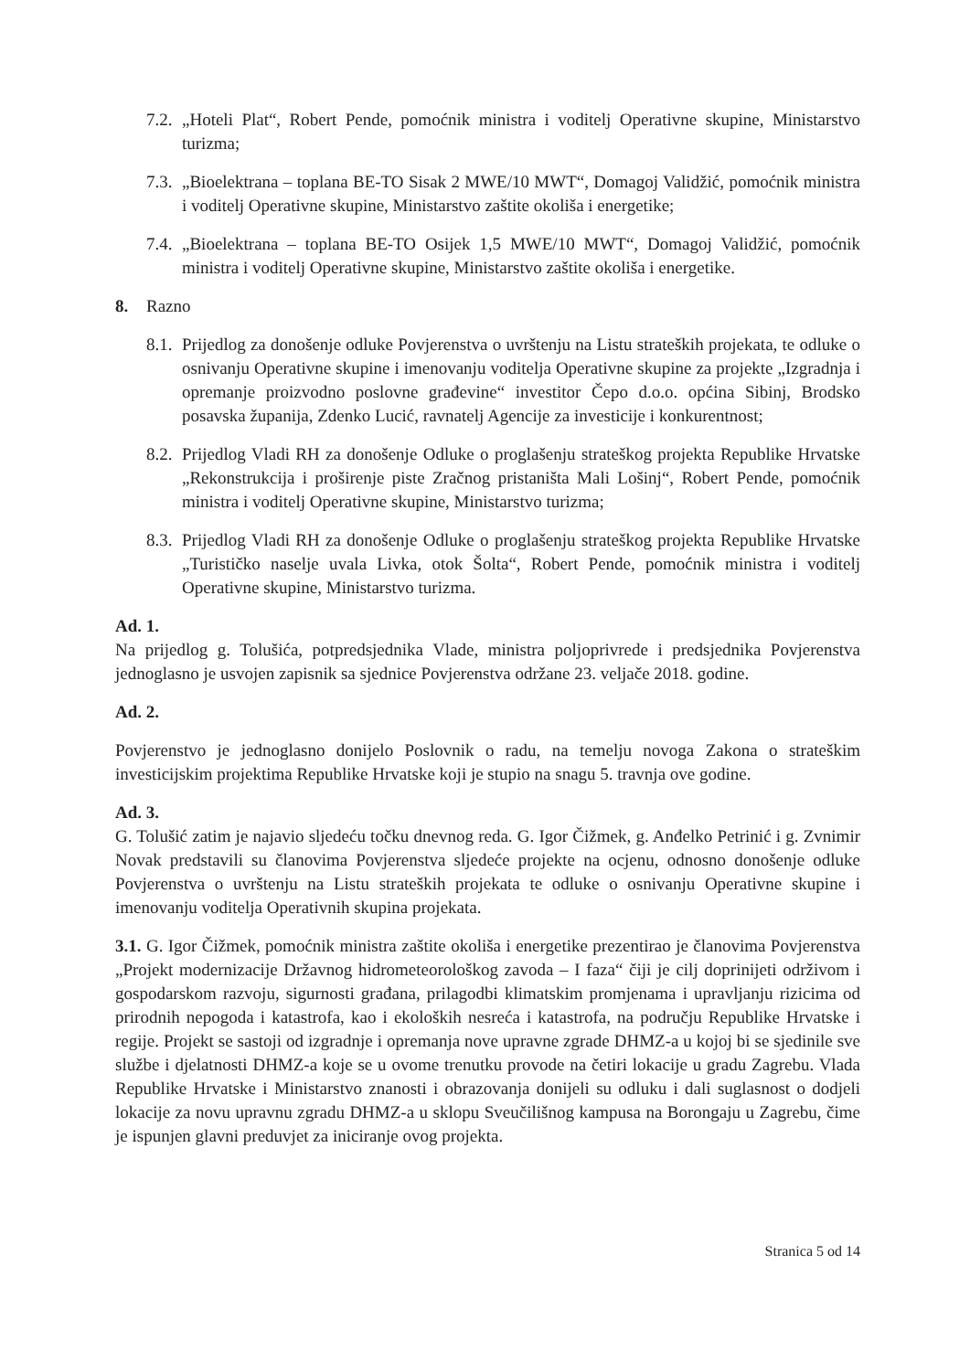7.2. „Hoteli Plat“, Robert Pende, pomoćnik ministra i voditelj Operativne skupine, Ministarstvo turizma;
7.3. „Bioelektrana – toplana BE-TO Sisak 2 MWE/10 MWT“, Domagoj Validžić, pomoćnik ministra i voditelj Operativne skupine, Ministarstvo zaštite okoliša i energetike;
7.4. „Bioelektrana – toplana BE-TO Osijek 1,5 MWE/10 MWT“, Domagoj Validžić, pomoćnik ministra i voditelj Operativne skupine, Ministarstvo zaštite okoliša i energetike.
8. Razno
8.1. Prijedlog za donošenje odluke Povjerenstva o uvrštenju na Listu strateških projekata, te odluke o osnivanju Operativne skupine i imenovanju voditelja Operativne skupine za projekte „Izgradnja i opremanje proizvodno poslovne građevine“ investitor Čepo d.o.o. općina Sibinj, Brodsko posavska županija, Zdenko Lucić, ravnatelj Agencije za investicije i konkurentnost;
8.2. Prijedlog Vladi RH za donošenje Odluke o proglašenju strateškog projekta Republike Hrvatske „Rekonstrukcija i proširenje piste Zračnog pristaništa Mali Lošinj“, Robert Pende, pomoćnik ministra i voditelj Operativne skupine, Ministarstvo turizma;
8.3. Prijedlog Vladi RH za donošenje Odluke o proglašenju strateškog projekta Republike Hrvatske „Turističko naselje uvala Livka, otok Šolta“, Robert Pende, pomoćnik ministra i voditelj Operativne skupine, Ministarstvo turizma.
Ad. 1.
Na prijedlog g. Tolušića, potpredsjednika Vlade, ministra poljoprivrede i predsjednika Povjerenstva jednoglasno je usvojen zapisnik sa sjednice Povjerenstva održane 23. veljače 2018. godine.
Ad. 2.
Povjerenstvo je jednoglasno donijelo Poslovnik o radu, na temelju novoga Zakona o strateškim investicijskim projektima Republike Hrvatske koji je stupio na snagu 5. travnja ove godine.
Ad. 3.
G. Tolušić zatim je najavio sljedeću točku dnevnog reda. G. Igor Čižmek, g. Anđelko Petrinić i g. Zvnimir Novak predstavili su članovima Povjerenstva sljedeće projekte na ocjenu, odnosno donošenje odluke Povjerenstva o uvrštenju na Listu strateških projekata te odluke o osnivanju Operativne skupine i imenovanju voditelja Operativnih skupina projekata.
3.1. G. Igor Čižmek, pomoćnik ministra zaštite okoliša i energetike prezentirao je članovima Povjerenstva „Projekt modernizacije Državnog hidrometeorološkog zavoda – I faza“ čiji je cilj doprinijeti održivom i gospodarskom razvoju, sigurnosti građana, prilagodbi klimatskim promjenama i upravljanju rizicima od prirodnih nepogoda i katastrofa, kao i ekoloških nesreća i katastrofa, na području Republike Hrvatske i regije. Projekt se sastoji od izgradnje i opremanja nove upravne zgrade DHMZ-a u kojoj bi se sjedinile sve službe i djelatnosti DHMZ-a koje se u ovome trenutku provode na četiri lokacije u gradu Zagrebu. Vlada Republike Hrvatske i Ministarstvo znanosti i obrazovanja donijeli su odluku i dali suglasnost o dodjeli lokacije za novu upravnu zgradu DHMZ-a u sklopu Sveučilišnog kampusa na Borongaju u Zagrebu, čime je ispunjen glavni preduvjet za iniciranje ovog projekta.
Stranica 5 od 14